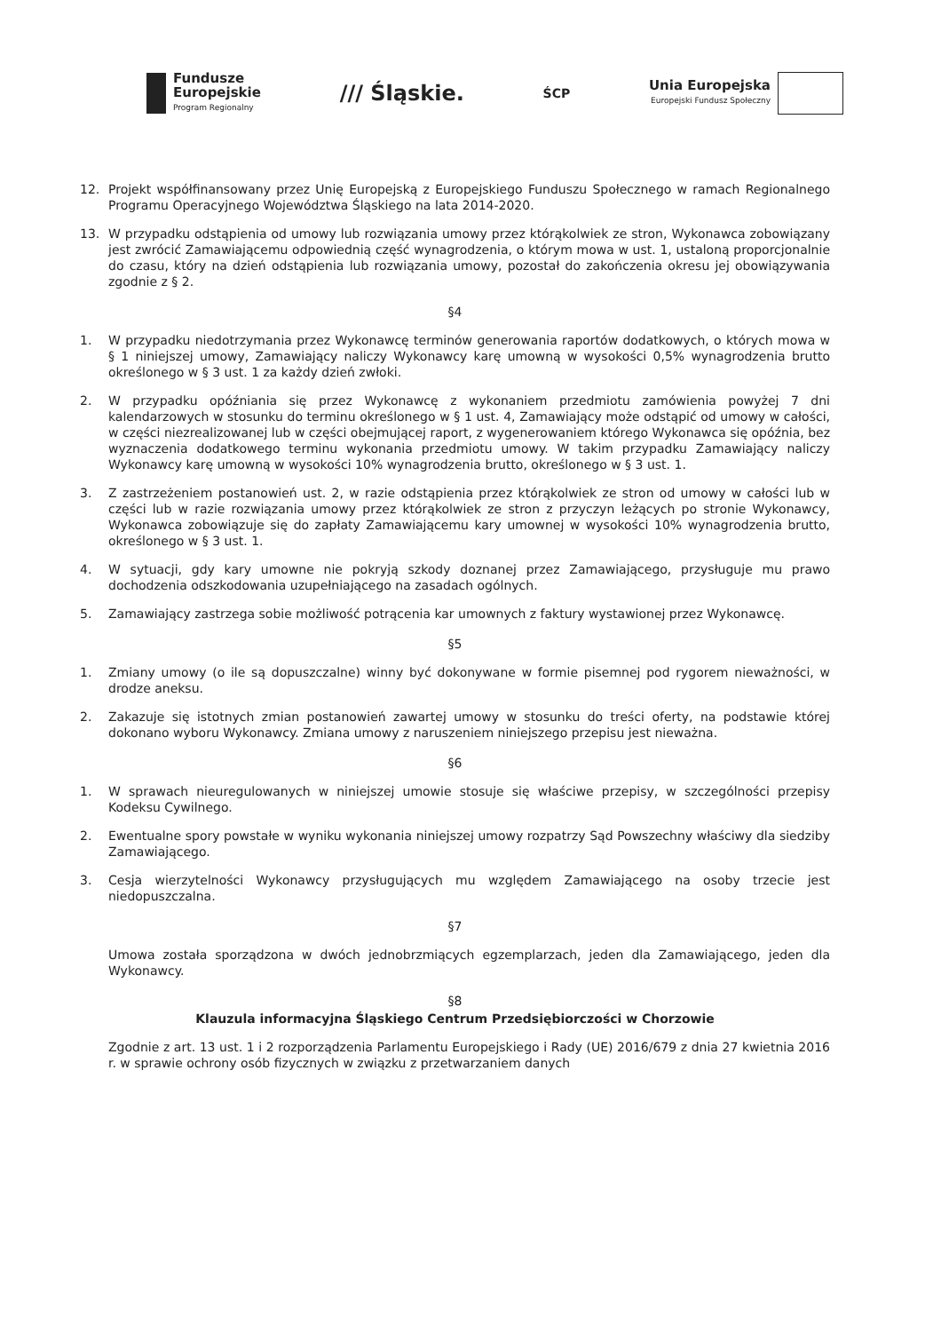Fundusze
Europejskie
Program Regionalny
/// Śląskie.
ŚCP
Unia Europejska
Europejski Fundusz Społeczny
12. Projekt współfinansowany przez Unię Europejską z Europejskiego Funduszu Społecznego w ramach Regionalnego Programu Operacyjnego Województwa Śląskiego na lata 2014-2020.
13. W przypadku odstąpienia od umowy lub rozwiązania umowy przez którąkolwiek ze stron, Wykonawca zobowiązany jest zwrócić Zamawiającemu odpowiednią część wynagrodzenia, o którym mowa w ust. 1, ustaloną proporcjonalnie do czasu, który na dzień odstąpienia lub rozwiązania umowy, pozostał do zakończenia okresu jej obowiązywania zgodnie z § 2.
§4
1. W przypadku niedotrzymania przez Wykonawcę terminów generowania raportów dodatkowych, o których mowa w § 1 niniejszej umowy, Zamawiający naliczy Wykonawcy karę umowną w wysokości 0,5% wynagrodzenia brutto określonego w § 3 ust. 1 za każdy dzień zwłoki.
2. W przypadku opóźniania się przez Wykonawcę z wykonaniem przedmiotu zamówienia powyżej 7 dni kalendarzowych w stosunku do terminu określonego w § 1 ust. 4, Zamawiający może odstąpić od umowy w całości, w części niezrealizowanej lub w części obejmującej raport, z wygenerowaniem którego Wykonawca się opóźnia, bez wyznaczenia dodatkowego terminu wykonania przedmiotu umowy. W takim przypadku Zamawiający naliczy Wykonawcy karę umowną w wysokości 10% wynagrodzenia brutto, określonego w § 3 ust. 1.
3. Z zastrzeżeniem postanowień ust. 2, w razie odstąpienia przez którąkolwiek ze stron od umowy w całości lub w części lub w razie rozwiązania umowy przez którąkolwiek ze stron z przyczyn leżących po stronie Wykonawcy, Wykonawca zobowiązuje się do zapłaty Zamawiającemu kary umownej w wysokości 10% wynagrodzenia brutto, określonego w § 3 ust. 1.
4. W sytuacji, gdy kary umowne nie pokryją szkody doznanej przez Zamawiającego, przysługuje mu prawo dochodzenia odszkodowania uzupełniającego na zasadach ogólnych.
5. Zamawiający zastrzega sobie możliwość potrącenia kar umownych z faktury wystawionej przez Wykonawcę.
§5
1. Zmiany umowy (o ile są dopuszczalne) winny być dokonywane w formie pisemnej pod rygorem nieważności, w drodze aneksu.
2. Zakazuje się istotnych zmian postanowień zawartej umowy w stosunku do treści oferty, na podstawie której dokonano wyboru Wykonawcy. Zmiana umowy z naruszeniem niniejszego przepisu jest nieważna.
§6
1. W sprawach nieuregulowanych w niniejszej umowie stosuje się właściwe przepisy, w szczególności przepisy Kodeksu Cywilnego.
2. Ewentualne spory powstałe w wyniku wykonania niniejszej umowy rozpatrzy Sąd Powszechny właściwy dla siedziby Zamawiającego.
3. Cesja wierzytelności Wykonawcy przysługujących mu względem Zamawiającego na osoby trzecie jest niedopuszczalna.
§7
Umowa została sporządzona w dwóch jednobrzmiących egzemplarzach, jeden dla Zamawiającego, jeden dla Wykonawcy.
§8
Klauzula informacyjna Śląskiego Centrum Przedsiębiorczości w Chorzowie
Zgodnie z art. 13 ust. 1 i 2 rozporządzenia Parlamentu Europejskiego i Rady (UE) 2016/679 z dnia 27 kwietnia 2016 r. w sprawie ochrony osób fizycznych w związku z przetwarzaniem danych